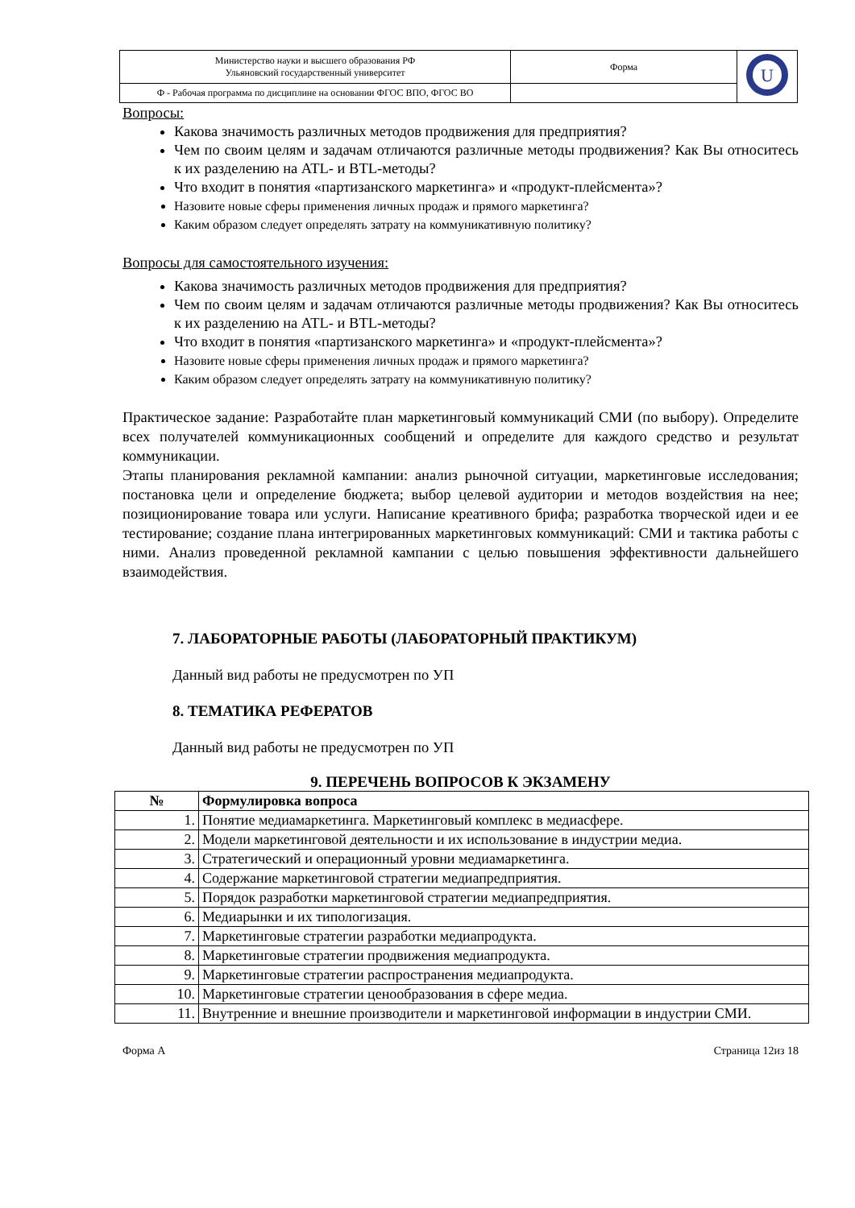| Министерство науки и высшего образования РФ Ульяновский государственный университет | Форма | U |
| Ф - Рабочая программа по дисциплине на основании ФГОС ВПО, ФГОС ВО | | |
Вопросы:
Какова значимость различных методов продвижения для предприятия?
Чем по своим целям и задачам отличаются различные методы продвижения? Как Вы относитесь к их разделению на ATL- и BTL-методы?
Что входит в понятия «партизанского маркетинга» и «продукт-плейсмента»?
Назовите новые сферы применения личных продаж и прямого маркетинга?
Каким образом следует определять затрату на коммуникативную политику?
Вопросы для самостоятельного изучения:
Какова значимость различных методов продвижения для предприятия?
Чем по своим целям и задачам отличаются различные методы продвижения? Как Вы относитесь к их разделению на ATL- и BTL-методы?
Что входит в понятия «партизанского маркетинга» и «продукт-плейсмента»?
Назовите новые сферы применения личных продаж и прямого маркетинга?
Каким образом следует определять затрату на коммуникативную политику?
Практическое задание: Разработайте план маркетинговый коммуникаций СМИ (по выбору). Определите всех получателей коммуникационных сообщений и определите для каждого средство и результат коммуникации.
Этапы планирования рекламной кампании: анализ рыночной ситуации, маркетинговые исследования; постановка цели и определение бюджета; выбор целевой аудитории и методов воздействия на нее; позиционирование товара или услуги. Написание креативного брифа; разработка творческой идеи и ее тестирование; создание плана интегрированных маркетинговых коммуникаций: СМИ и тактика работы с ними. Анализ проведенной рекламной кампании с целью повышения эффективности дальнейшего взаимодействия.
7. ЛАБОРАТОРНЫЕ РАБОТЫ (ЛАБОРАТОРНЫЙ ПРАКТИКУМ)
Данный вид работы не предусмотрен по УП
8. ТЕМАТИКА РЕФЕРАТОВ
Данный вид работы не предусмотрен по УП
9. ПЕРЕЧЕНЬ ВОПРОСОВ К ЭКЗАМЕНУ
| № | Формулировка вопроса |
| --- | --- |
| 1. | Понятие медиамаркетинга. Маркетинговый комплекс в медиасфере. |
| 2. | Модели маркетинговой деятельности и их использование в индустрии медиа. |
| 3. | Стратегический и операционный уровни медиамаркетинга. |
| 4. | Содержание маркетинговой стратегии медиапредприятия. |
| 5. | Порядок разработки маркетинговой стратегии медиапредприятия. |
| 6. | Медиарынки и их типологизация. |
| 7. | Маркетинговые стратегии разработки медиапродукта. |
| 8. | Маркетинговые стратегии продвижения медиапродукта. |
| 9. | Маркетинговые стратегии распространения медиапродукта. |
| 10. | Маркетинговые стратегии ценообразования в сфере медиа. |
| 11. | Внутренние и внешние производители и маркетинговой информации в индустрии СМИ. |
Форма А Страница 12из 18